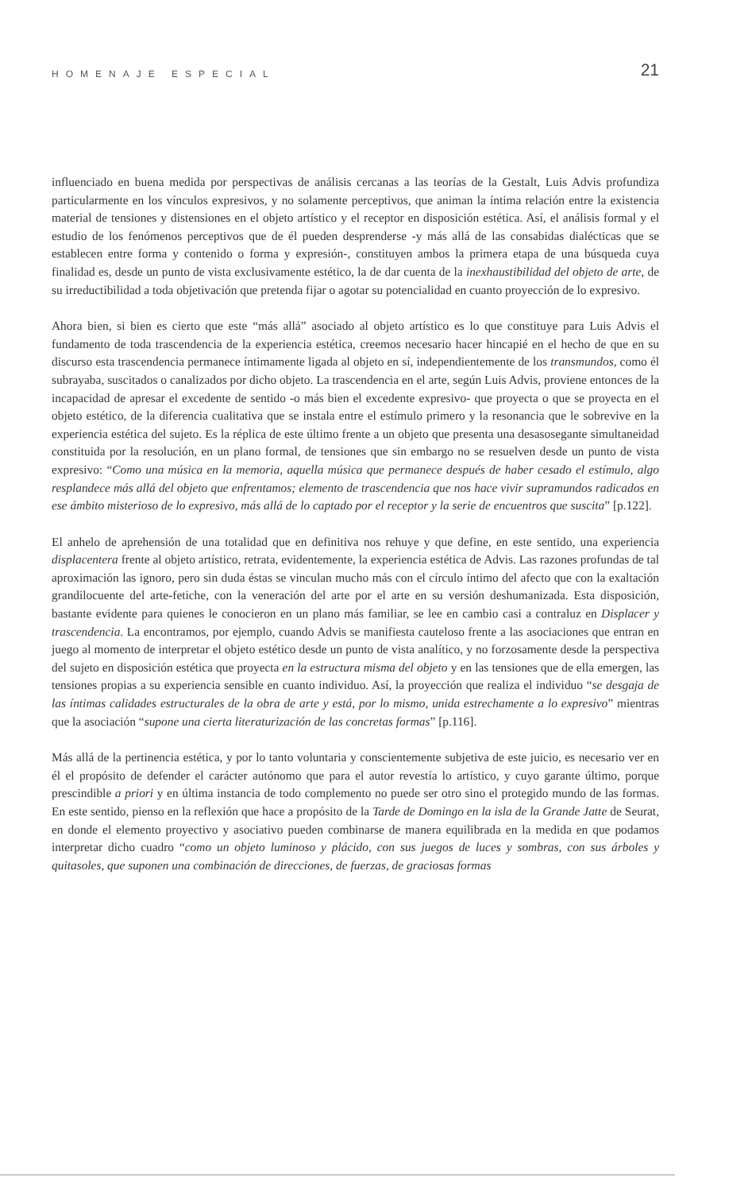HOMENAJE ESPECIAL 21
influenciado en buena medida por perspectivas de análisis cercanas a las teorías de la Gestalt, Luis Advis profundiza particularmente en los vínculos expresivos, y no solamente perceptivos, que animan la íntima relación entre la existencia material de tensiones y distensiones en el objeto artístico y el receptor en disposición estética. Así, el análisis formal y el estudio de los fenómenos perceptivos que de él pueden desprenderse -y más allá de las consabidas dialécticas que se establecen entre forma y contenido o forma y expresión-, constituyen ambos la primera etapa de una búsqueda cuya finalidad es, desde un punto de vista exclusivamente estético, la de dar cuenta de la inexhaustibilidad del objeto de arte, de su irreductibilidad a toda objetivación que pretenda fijar o agotar su potencialidad en cuanto proyección de lo expresivo.
Ahora bien, si bien es cierto que este “más allá” asociado al objeto artístico es lo que constituye para Luis Advis el fundamento de toda trascendencia de la experiencia estética, creemos necesario hacer hincapié en el hecho de que en su discurso esta trascendencia permanece íntimamente ligada al objeto en sí, independientemente de los transmundos, como él subrayaba, suscitados o canalizados por dicho objeto. La trascendencia en el arte, según Luis Advis, proviene entonces de la incapacidad de apresar el excedente de sentido -o más bien el excedente expresivo- que proyecta o que se proyecta en el objeto estético, de la diferencia cualitativa que se instala entre el estímulo primero y la resonancia que le sobrevive en la experiencia estética del sujeto. Es la réplica de este último frente a un objeto que presenta una desasosegante simultaneidad constituida por la resolución, en un plano formal, de tensiones que sin embargo no se resuelven desde un punto de vista expresivo: “Como una música en la memoria, aquella música que permanece después de haber cesado el estímulo, algo resplandece más allá del objeto que enfrentamos; elemento de trascendencia que nos hace vivir supramundos radicados en ese ámbito misterioso de lo expresivo, más allá de lo captado por el receptor y la serie de encuentros que suscita” [p.122].
El anhelo de aprehensión de una totalidad que en definitiva nos rehuye y que define, en este sentido, una experiencia displacentera frente al objeto artístico, retrata, evidentemente, la experiencia estética de Advis. Las razones profundas de tal aproximación las ignoro, pero sin duda éstas se vinculan mucho más con el círculo íntimo del afecto que con la exaltación grandilocuente del arte-fetiche, con la veneración del arte por el arte en su versión deshumanizada. Esta disposición, bastante evidente para quienes le conocieron en un plano más familiar, se lee en cambio casi a contraluz en Displacer y trascendencia. La encontramos, por ejemplo, cuando Advis se manifiesta cauteloso frente a las asociaciones que entran en juego al momento de interpretar el objeto estético desde un punto de vista analítico, y no forzosamente desde la perspectiva del sujeto en disposición estética que proyecta en la estructura misma del objeto y en las tensiones que de ella emergen, las tensiones propias a su experiencia sensible en cuanto individuo. Así, la proyección que realiza el individuo “se desgaja de las íntimas calidades estructurales de la obra de arte y está, por lo mismo, unida estrechamente a lo expresivo” mientras que la asociación “supone una cierta literaturización de las concretas formas” [p.116].
Más allá de la pertinencia estética, y por lo tanto voluntaria y conscientemente subjetiva de este juicio, es necesario ver en él el propósito de defender el carácter autónomo que para el autor revestía lo artístico, y cuyo garante último, porque prescindible a priori y en última instancia de todo complemento no puede ser otro sino el protegido mundo de las formas. En este sentido, pienso en la reflexión que hace a propósito de la Tarde de Domingo en la isla de la Grande Jatte de Seurat, en donde el elemento proyectivo y asociativo pueden combinarse de manera equilibrada en la medida en que podamos interpretar dicho cuadro “como un objeto luminoso y plácido, con sus juegos de luces y sombras, con sus árboles y quitasoles, que suponen una combinación de direcciones, de fuerzas, de graciosas formas